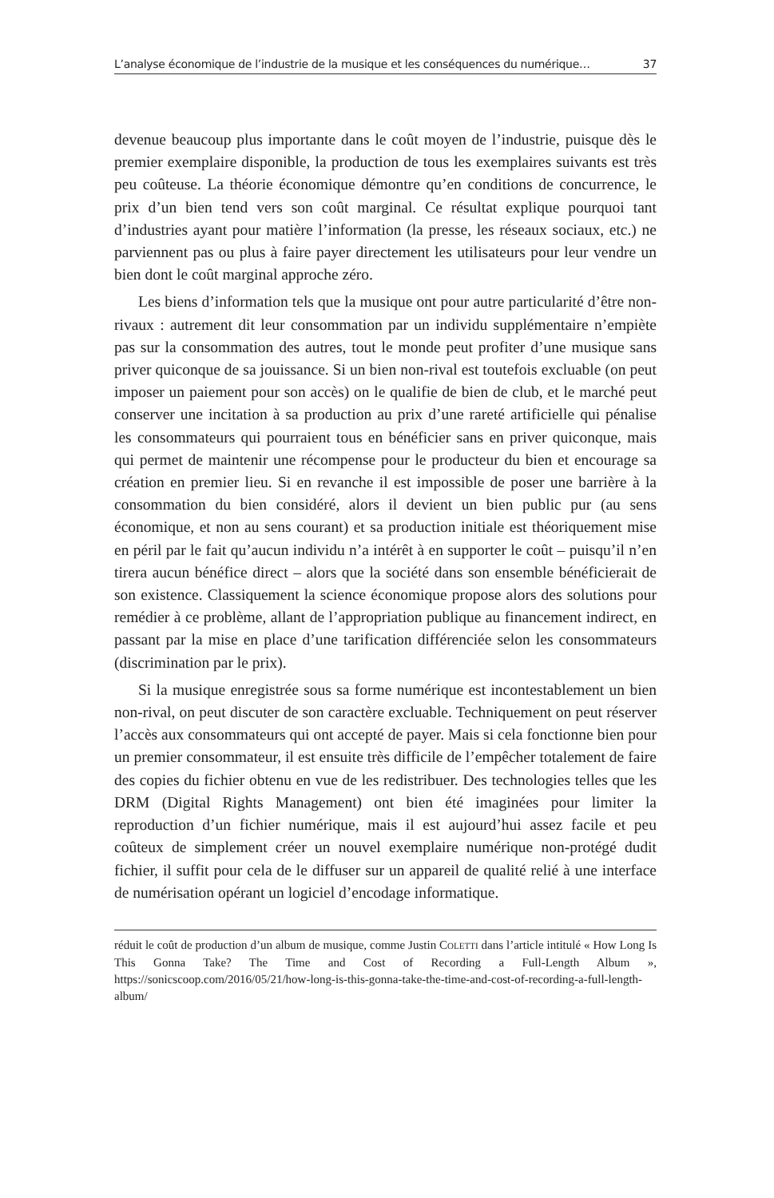L’analyse économique de l’industrie de la musique et les conséquences du numérique… 37
devenue beaucoup plus importante dans le coût moyen de l’industrie, puisque dès le premier exemplaire disponible, la production de tous les exemplaires suivants est très peu coûteuse. La théorie économique démontre qu’en conditions de concurrence, le prix d’un bien tend vers son coût marginal. Ce résultat explique pourquoi tant d’industries ayant pour matière l’information (la presse, les réseaux sociaux, etc.) ne parviennent pas ou plus à faire payer directement les utilisateurs pour leur vendre un bien dont le coût marginal approche zéro.
Les biens d’information tels que la musique ont pour autre particularité d’être non-rivaux : autrement dit leur consommation par un individu supplémentaire n’empiète pas sur la consommation des autres, tout le monde peut profiter d’une musique sans priver quiconque de sa jouissance. Si un bien non-rival est toutefois excluable (on peut imposer un paiement pour son accès) on le qualifie de bien de club, et le marché peut conserver une incitation à sa production au prix d’une rareté artificielle qui pénalise les consommateurs qui pourraient tous en bénéficier sans en priver quiconque, mais qui permet de maintenir une récompense pour le producteur du bien et encourage sa création en premier lieu. Si en revanche il est impossible de poser une barrière à la consommation du bien considéré, alors il devient un bien public pur (au sens économique, et non au sens courant) et sa production initiale est théoriquement mise en péril par le fait qu’aucun individu n’a intérêt à en supporter le coût – puisqu’il n’en tirera aucun bénéfice direct – alors que la société dans son ensemble bénéficierait de son existence. Classiquement la science économique propose alors des solutions pour remédier à ce problème, allant de l’appropriation publique au financement indirect, en passant par la mise en place d’une tarification différenciée selon les consommateurs (discrimination par le prix).
Si la musique enregistrée sous sa forme numérique est incontestablement un bien non-rival, on peut discuter de son caractère excluable. Techniquement on peut réserver l’accès aux consommateurs qui ont accepté de payer. Mais si cela fonctionne bien pour un premier consommateur, il est ensuite très difficile de l’empêcher totalement de faire des copies du fichier obtenu en vue de les redistribuer. Des technologies telles que les DRM (Digital Rights Management) ont bien été imaginées pour limiter la reproduction d’un fichier numérique, mais il est aujourd’hui assez facile et peu coûteux de simplement créer un nouvel exemplaire numérique non-protégé dudit fichier, il suffit pour cela de le diffuser sur un appareil de qualité relié à une interface de numérisation opérant un logiciel d’encodage informatique.
réduit le coût de production d’un album de musique, comme Justin COLETTI dans l’article intitulé « How Long Is This Gonna Take? The Time and Cost of Recording a Full-Length Album », https://sonicscoop.com/2016/05/21/how-long-is-this-gonna-take-the-time-and-cost-of-recording-a-full-length-album/